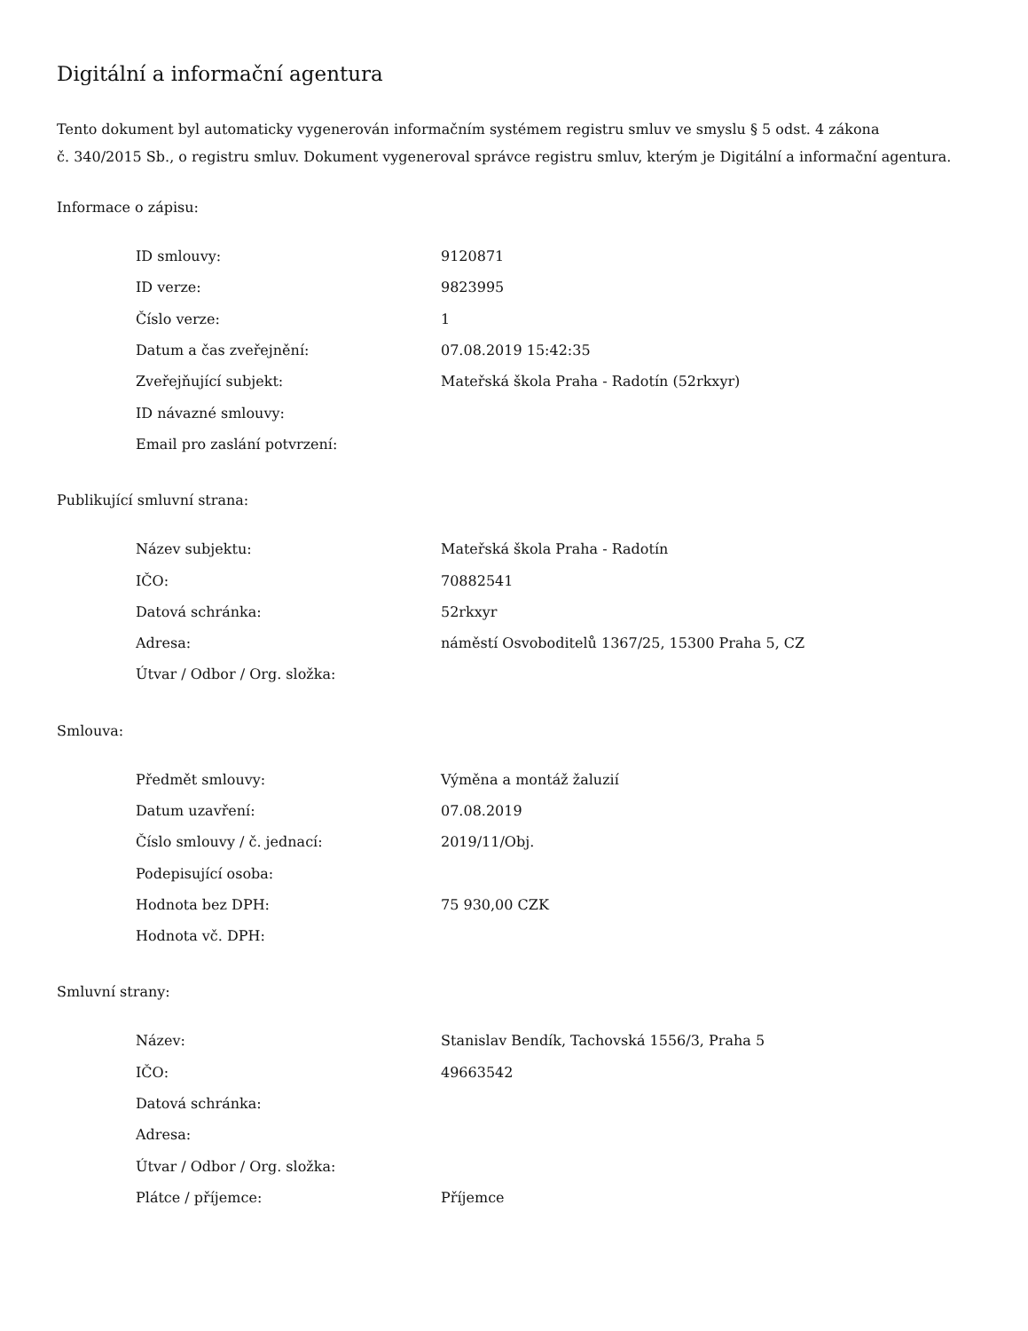Digitální a informační agentura
Tento dokument byl automaticky vygenerován informačním systémem registru smluv ve smyslu § 5 odst. 4 zákona
č. 340/2015 Sb., o registru smluv. Dokument vygeneroval správce registru smluv, kterým je Digitální a informační agentura.
Informace o zápisu:
| ID smlouvy: | 9120871 |
| ID verze: | 9823995 |
| Číslo verze: | 1 |
| Datum a čas zveřejnění: | 07.08.2019 15:42:35 |
| Zveřejňující subjekt: | Mateřská škola Praha - Radotín (52rkxyr) |
| ID návazné smlouvy: | |
| Email pro zaslání potvrzení: | |
Publikující smluvní strana:
| Název subjektu: | Mateřská škola Praha - Radotín |
| IČO: | 70882541 |
| Datová schránka: | 52rkxyr |
| Adresa: | náměstí Osvoboditelů 1367/25, 15300 Praha 5, CZ |
| Útvar / Odbor / Org. složka: | |
Smlouva:
| Předmět smlouvy: | Výměna a montáž žaluzií |
| Datum uzavření: | 07.08.2019 |
| Číslo smlouvy / č. jednací: | 2019/11/Obj. |
| Podepisující osoba: | |
| Hodnota bez DPH: | 75 930,00 CZK |
| Hodnota vč. DPH: | |
Smluvní strany:
| Název: | Stanislav Bendík, Tachovská 1556/3, Praha 5 |
| IČO: | 49663542 |
| Datová schránka: | |
| Adresa: | |
| Útvar / Odbor / Org. složka: | |
| Plátce / příjemce: | Příjemce |